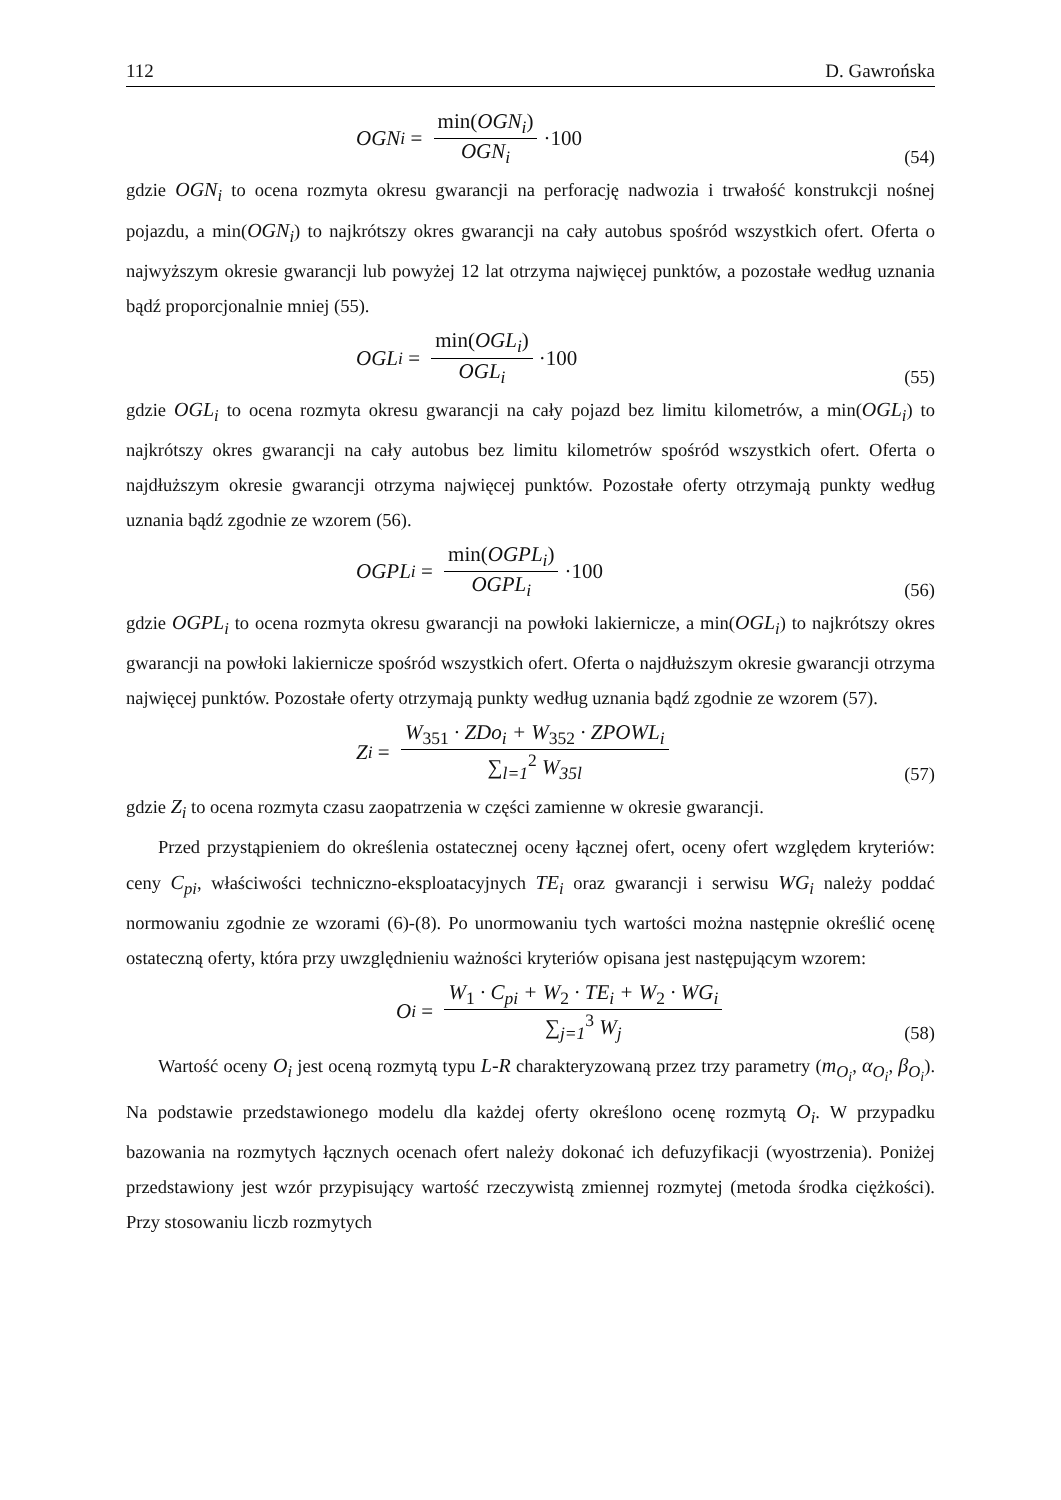112 D. Gawrońska
OGN<sub>i</sub> = min(OGN<sub>i</sub>) OGN<sub>i</sub> ·100 (54)
gdzie OGN<sub>i</sub> to ocena rozmyta okresu gwarancji na perforację nadwozia i trwałość konstrukcji nośnej pojazdu, a min(OGN<sub>i</sub>) to najkrótszy okres gwarancji na cały autobus spośród wszystkich ofert. Oferta o najwyższym okresie gwarancji lub powyżej 12 lat otrzyma najwięcej punktów, a pozostałe według uznania bądź proporcjonalnie mniej (55).
OGL<sub>i</sub> = min(OGL<sub>i</sub>) OGL<sub>i</sub> ·100 (55)
gdzie OGL<sub>i</sub> to ocena rozmyta okresu gwarancji na cały pojazd bez limitu kilometrów, a min(OGL<sub>i</sub>) to najkrótszy okres gwarancji na cały autobus bez limitu kilometrów spośród wszystkich ofert. Oferta o najdłuższym okresie gwarancji otrzyma najwięcej punktów. Pozostałe oferty otrzymają punkty według uznania bądź zgodnie ze wzorem (56).
OGPL<sub>i</sub> = min(OGPL<sub>i</sub>) OGPL<sub>i</sub> ·100 (56)
gdzie OGPL<sub>i</sub> to ocena rozmyta okresu gwarancji na powłoki lakiernicze, a min(OGL<sub>i</sub>) to najkrótszy okres gwarancji na powłoki lakiernicze spośród wszystkich ofert. Oferta o najdłuższym okresie gwarancji otrzyma najwięcej punktów. Pozostałe oferty otrzymają punkty według uznania bądź zgodnie ze wzorem (57).
Z<sub>i</sub> = W<sub>351</sub> · ZDo<sub>i</sub> + W<sub>352</sub> · ZPOWL<sub>i</sub> ∑<sub>l=1</sub><sup>2</sup> W<sub>35l</sub>
(57)
gdzie Z<sub>i</sub> to ocena rozmyta czasu zaopatrzenia w części zamienne w okresie gwarancji.
Przed przystąpieniem do określenia ostatecznej oceny łącznej ofert, oceny ofert względem kryteriów: ceny C<sub>pi</sub>, właściwości techniczno-eksploatacyjnych TE<sub>i</sub> oraz gwarancji i serwisu WG<sub>i</sub> należy poddać normowaniu zgodnie ze wzorami (6)-(8). Po unormowaniu tych wartości można następnie określić ocenę ostateczną oferty, która przy uwzględnieniu ważności kryteriów opisana jest następującym wzorem:
O<sub>i</sub> = W<sub>1</sub> · C<sub>pi</sub> + W<sub>2</sub> · TE<sub>i</sub> + W<sub>2</sub> · WG<sub>i</sub> ∑<sub>j=1</sub><sup>3</sup> W<sub>j</sub>
(58)
Wartość oceny O<sub>i</sub> jest oceną rozmytą typu L-R charakteryzowaną przez trzy parametry (m<sub>O<sub>i</sub></sub>, α<sub>O<sub>i</sub></sub>, β<sub>O<sub>i</sub></sub>). Na podstawie przedstawionego modelu dla każdej oferty określono ocenę rozmytą O<sub>i</sub>. W przypadku bazowania na rozmytych łącznych ocenach ofert należy dokonać ich defuzyfikacji (wyostrzenia). Poniżej przedstawiony jest wzór przypisujący wartość rzeczywistą zmiennej rozmytej (metoda środka ciężkości). Przy stosowaniu liczb rozmytych